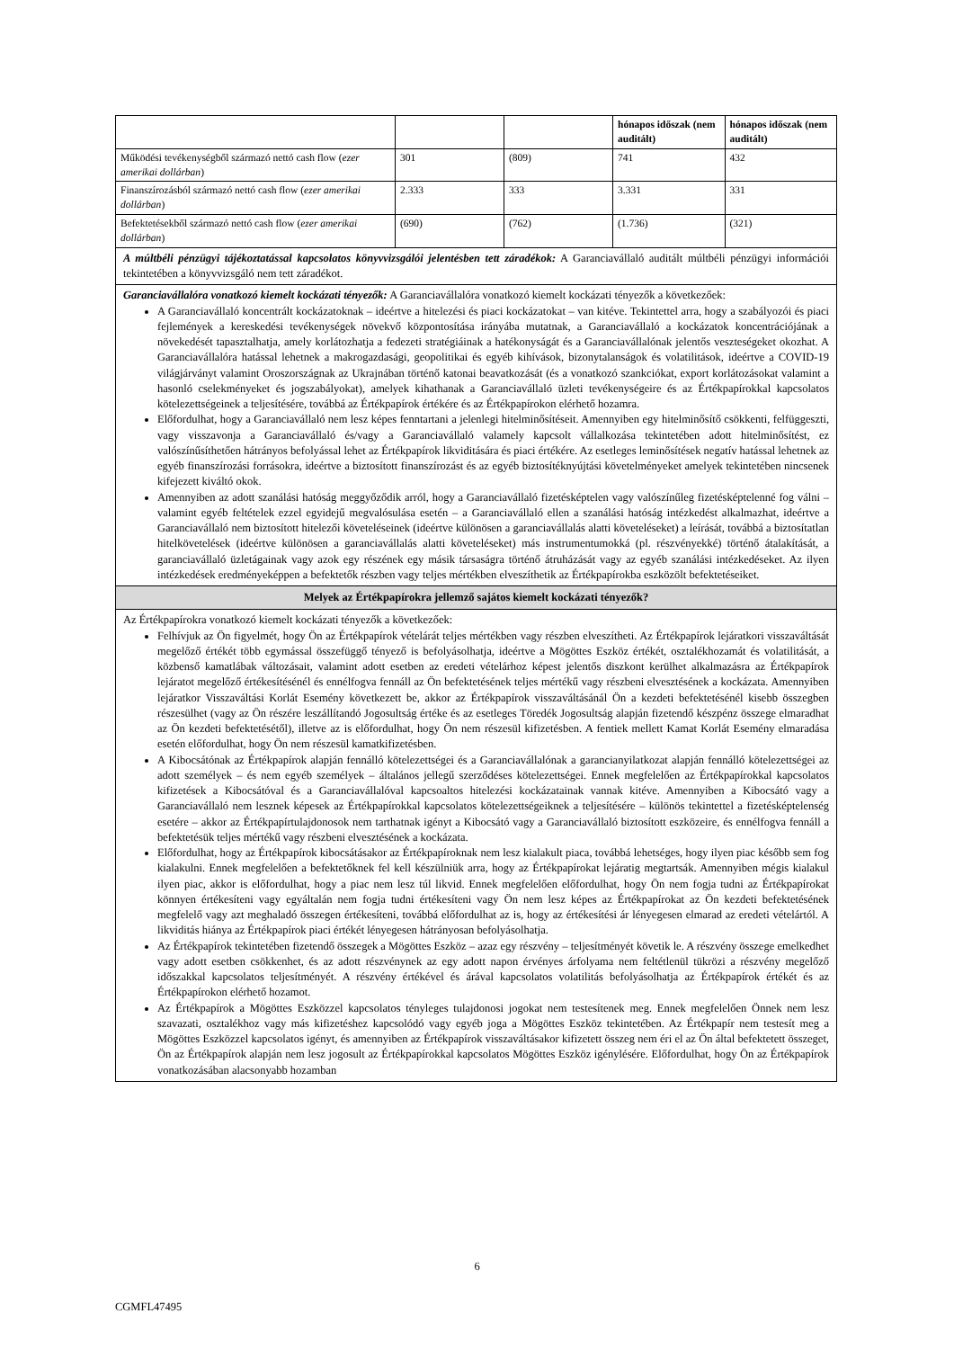| | | | hónapos időszak (nem auditált) | hónapos időszak (nem auditált) |
| Működési tevékenységből származó nettó cash flow ( ezer amerikai dollárban ) | 301 | (809) | 741 | 432 |
| Finanszírozásból származó nettó cash flow ( ezer amerikai dollárban ) | 2.333 | 333 | 3.331 | 331 |
| Befektetésekből származó nettó cash flow ( ezer amerikai dollárban ) | (690) | (762) | (1.736) | (321) |
A múltbéli pénzügyi tájékoztatással kapcsolatos könyvvizsgálói jelentésben tett záradékok: A Garanciavállaló auditált múltbéli pénzügyi információi tekintetében a könyvvizsgáló nem tett záradékot.
Garanciavállalóra vonatkozó kiemelt kockázati tényezők: A Garanciavállalóra vonatkozó kiemelt kockázati tényezők a következőek:
A Garanciavállaló koncentrált kockázatoknak – ideértve a hitelezési és piaci kockázatokat – van kitéve. Tekintettel arra, hogy a szabályozói és piaci fejlemények a kereskedési tevékenységek növekvő központosítása irányába mutatnak, a Garanciavállaló a kockázatok koncentrációjának a növekedését tapasztalhatja, amely korlátozhatja a fedezeti stratégiáinak a hatékonyságát és a Garanciavállalónak jelentős veszteségeket okozhat. A Garanciavállalóra hatással lehetnek a makrogazdasági, geopolitikai és egyéb kihívások, bizonytalanságok és volatilitások, ideértve a COVID-19 világjárványt valamint Oroszországnak az Ukrajnában történő katonai beavatkozását (és a vonatkozó szankciókat, export korlátozásokat valamint a hasonló cselekményeket és jogszabályokat), amelyek kihathanak a Garanciavállaló üzleti tevékenységeire és az Értékpapírokkal kapcsolatos kötelezettségeinek a teljesítésére, továbbá az Értékpapírok értékére és az Értékpapírokon elérhető hozamra.
Előfordulhat, hogy a Garanciavállaló nem lesz képes fenntartani a jelenlegi hitelminősítéseit. Amennyiben egy hitelminősítő csökkenti, felfüggeszti, vagy visszavonja a Garanciavállaló és/vagy a Garanciavállaló valamely kapcsolt vállalkozása tekintetében adott hitelminősítést, ez valószínűsíthetően hátrányos befolyással lehet az Értékpapírok likviditására és piaci értékére. Az esetleges leminősítések negatív hatással lehetnek az egyéb finanszírozási forrásokra, ideértve a biztosított finanszírozást és az egyéb biztosítéknyújtási követelményeket amelyek tekintetében nincsenek kifejezett kiváltó okok.
Amennyiben az adott szanálási hatóság meggyőződik arról, hogy a Garanciavállaló fizetésképtelen vagy valószínűleg fizetésképtelenné fog válni – valamint egyéb feltételek ezzel egyidejű megvalósulása esetén – a Garanciavállaló ellen a szanálási hatóság intézkedést alkalmazhat, ideértve a Garanciavállaló nem biztosított hitelezői követeléseinek (ideértve különösen a garanciavállalás alatti követeléseket) a leírását, továbbá a biztosítatlan hitelkövetelések (ideértve különösen a garanciavállalás alatti követeléseket) más instrumentumokká (pl. részvényekké) történő átalakítását, a garanciavállaló üzletágainak vagy azok egy részének egy másik társaságra történő átruházását vagy az egyéb szanálási intézkedéseket. Az ilyen intézkedések eredményeképpen a befektetők részben vagy teljes mértékben elveszíthetik az Értékpapírokba eszközölt befektetéseiket.
Melyek az Értékpapírokra jellemző sajátos kiemelt kockázati tényezők?
Az Értékpapírokra vonatkozó kiemelt kockázati tényezők a következőek:
Felhívjuk az Ön figyelmét, hogy Ön az Értékpapírok vételárát teljes mértékben vagy részben elveszítheti. Az Értékpapírok lejáratkori visszaváltását megelőző értékét több egymással összefüggő tényező is befolyásolhatja, ideértve a Mögöttes Eszköz értékét, osztalékhozamát és volatilitását, a közbenső kamatlábak változásait, valamint adott esetben az eredeti vételárhoz képest jelentős diszkont kerülhet alkalmazásra az Értékpapírok lejáratot megelőző értékesítésénél és ennélfogva fennáll az Ön befektetésének teljes mértékű vagy részbeni elvesztésének a kockázata. Amennyiben lejáratkor Visszaváltási Korlát Esemény következett be, akkor az Értékpapírok visszaváltásánál Ön a kezdeti befektetésénél kisebb összegben részesülhet (vagy az Ön részére leszállítandó Jogosultság értéke és az esetleges Töredék Jogosultság alapján fizetendő készpénz összege elmaradhat az Ön kezdeti befektetésétől), illetve az is előfordulhat, hogy Ön nem részesül kifizetésben. A fentiek mellett Kamat Korlát Esemény elmaradása esetén előfordulhat, hogy Ön nem részesül kamatkifizetésben.
A Kibocsátónak az Értékpapírok alapján fennálló kötelezettségei és a Garanciavállalónak a garancianyilatkozat alapján fennálló kötelezettségei az adott személyek – és nem egyéb személyek – általános jellegű szerződéses kötelezettségei. Ennek megfelelően az Értékpapírokkal kapcsolatos kifizetések a Kibocsátóval és a Garanciavállalóval kapcsoaltos hitelezési kockázatainak vannak kitéve. Amennyiben a Kibocsátó vagy a Garanciavállaló nem lesznek képesek az Értékpapírokkal kapcsolatos kötelezettségeiknek a teljesítésére – különös tekintettel a fizetésképtelenség esetére – akkor az Értékpapírtulajdonosok nem tarthatnak igényt a Kibocsátó vagy a Garanciavállaló biztosított eszközeire, és ennélfogva fennáll a befektetésük teljes mértékű vagy részbeni elvesztésének a kockázata.
Előfordulhat, hogy az Értékpapírok kibocsátásakor az Értékpapíroknak nem lesz kialakult piaca, továbbá lehetséges, hogy ilyen piac később sem fog kialakulni. Ennek megfelelően a befektetőknek fel kell készülniük arra, hogy az Értékpapírokat lejáratig megtartsák. Amennyiben mégis kialakul ilyen piac, akkor is előfordulhat, hogy a piac nem lesz túl likvid. Ennek megfelelően előfordulhat, hogy Ön nem fogja tudni az Értékpapírokat könnyen értékesíteni vagy egyáltalán nem fogja tudni értékesíteni vagy Ön nem lesz képes az Értékpapírokat az Ön kezdeti befektetésének megfelelő vagy azt meghaladó összegen értékesíteni, továbbá előfordulhat az is, hogy az értékesítési ár lényegesen elmarad az eredeti vételártól. A likviditás hiánya az Értékpapírok piaci értékét lényegesen hátrányosan befolyásolhatja.
Az Értékpapírok tekintetében fizetendő összegek a Mögöttes Eszköz – azaz egy részvény – teljesítményét követik le. A részvény összege emelkedhet vagy adott esetben csökkenhet, és az adott részvénynek az egy adott napon érvényes árfolyama nem feltétlenül tükrözi a részvény megelőző időszakkal kapcsolatos teljesítményét. A részvény értékével és árával kapcsolatos volatilitás befolyásolhatja az Értékpapírok értékét és az Értékpapírokon elérhető hozamot.
Az Értékpapírok a Mögöttes Eszközzel kapcsolatos tényleges tulajdonosi jogokat nem testesítenek meg. Ennek megfelelően Önnek nem lesz szavazati, osztalékhoz vagy más kifizetéshez kapcsolódó vagy egyéb joga a Mögöttes Eszköz tekintetében. Az Értékpapír nem testesít meg a Mögöttes Eszközzel kapcsolatos igényt, és amennyiben az Értékpapírok visszaváltásakor kifizetett összeg nem éri el az Ön által befektetett összeget, Ön az Értékpapírok alapján nem lesz jogosult az Értékpapírokkal kapcsolatos Mögöttes Eszköz igénylésére. Előfordulhat, hogy Ön az Értékpapírok vonatkozásában alacsonyabb hozamban
6
CGMFL47495